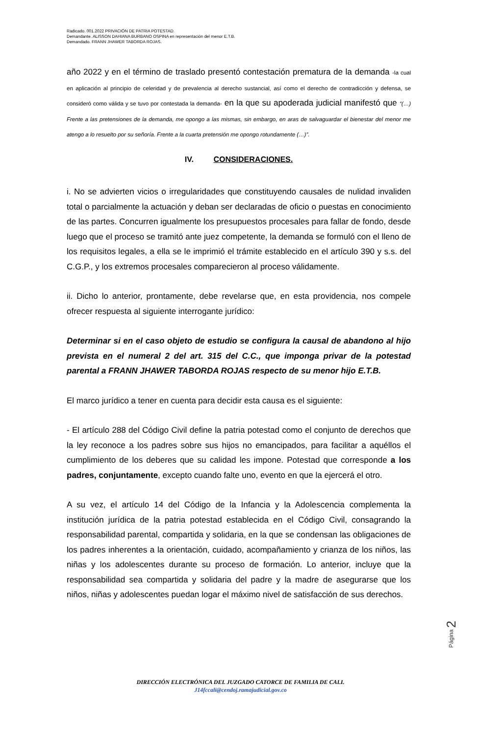Radicado. 001.2022 PRIVACIÓN DE PATRIA POTESTAD.
Demandante. ALISSON DAHIANA BURBANO OSPINA en representación del menor E.T.B.
Demandado. FRANN JHAWER TABORDA ROJAS.
año 2022 y en el término de traslado presentó contestación prematura de la demanda -la cual en aplicación al principio de celeridad y de prevalencia al derecho sustancial, así como el derecho de contradicción y defensa, se consideró como válida y se tuvo por contestada la demanda- en la que su apoderada judicial manifestó que “(…) Frente a las pretensiones de la demanda, me opongo a las mismas, sin embargo, en aras de salvaguardar el bienestar del menor me atengo a lo resuelto por su señoría. Frente a la cuarta pretensión me opongo rotundamente (…)”.
IV. CONSIDERACIONES.
i. No se advierten vicios o irregularidades que constituyendo causales de nulidad invaliden total o parcialmente la actuación y deban ser declaradas de oficio o puestas en conocimiento de las partes. Concurren igualmente los presupuestos procesales para fallar de fondo, desde luego que el proceso se tramitó ante juez competente, la demanda se formuló con el lleno de los requisitos legales, a ella se le imprimió el trámite establecido en el artículo 390 y s.s. del C.G.P., y los extremos procesales comparecieron al proceso válidamente.
ii. Dicho lo anterior, prontamente, debe revelarse que, en esta providencia, nos compele ofrecer respuesta al siguiente interrogante jurídico:
Determinar si en el caso objeto de estudio se configura la causal de abandono al hijo prevista en el numeral 2 del art. 315 del C.C., que imponga privar de la potestad parental a FRANN JHAWER TABORDA ROJAS respecto de su menor hijo E.T.B.
El marco jurídico a tener en cuenta para decidir esta causa es el siguiente:
- El artículo 288 del Código Civil define la patria potestad como el conjunto de derechos que la ley reconoce a los padres sobre sus hijos no emancipados, para facilitar a aquéllos el cumplimiento de los deberes que su calidad les impone. Potestad que corresponde a los padres, conjuntamente, excepto cuando falte uno, evento en que la ejercerá el otro.
A su vez, el artículo 14 del Código de la Infancia y la Adolescencia complementa la institución jurídica de la patria potestad establecida en el Código Civil, consagrando la responsabilidad parental, compartida y solidaria, en la que se condensan las obligaciones de los padres inherentes a la orientación, cuidado, acompañamiento y crianza de los niños, las niñas y los adolescentes durante su proceso de formación. Lo anterior, incluye que la responsabilidad sea compartida y solidaria del padre y la madre de asegurarse que los niños, niñas y adolescentes puedan logar el máximo nivel de satisfacción de sus derechos.
Página 2
DIRECCIÓN ELECTRÓNICA DEL JUZGADO CATORCE DE FAMILIA DE CALI.
J14fccali@cendoj.ramajudicial.gov.co